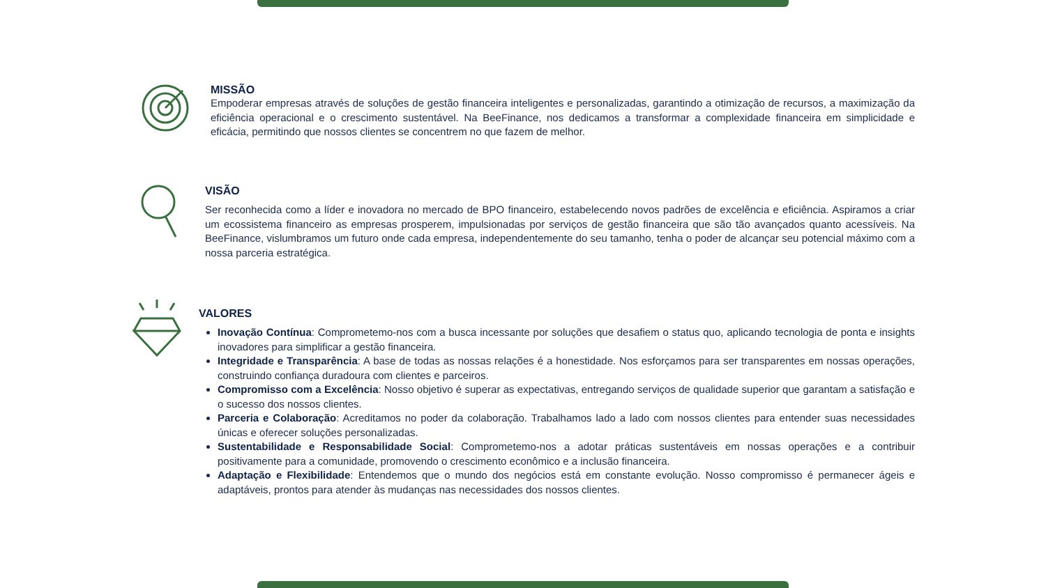MISSÃO
Empoderar empresas através de soluções de gestão financeira inteligentes e personalizadas, garantindo a otimização de recursos, a maximização da eficiência operacional e o crescimento sustentável. Na BeeFinance, nos dedicamos a transformar a complexidade financeira em simplicidade e eficácia, permitindo que nossos clientes se concentrem no que fazem de melhor.
VISÃO
Ser reconhecida como a líder e inovadora no mercado de BPO financeiro, estabelecendo novos padrões de excelência e eficiência. Aspiramos a criar um ecossistema financeiro as empresas prosperem, impulsionadas por serviços de gestão financeira que são tão avançados quanto acessíveis. Na BeeFinance, vislumbramos um futuro onde cada empresa, independentemente do seu tamanho, tenha o poder de alcançar seu potencial máximo com a nossa parceria estratégica.
VALORES
Inovação Contínua: Comprometemo-nos com a busca incessante por soluções que desafiem o status quo, aplicando tecnologia de ponta e insights inovadores para simplificar a gestão financeira.
Integridade e Transparência: A base de todas as nossas relações é a honestidade. Nos esforçamos para ser transparentes em nossas operações, construindo confiança duradoura com clientes e parceiros.
Compromisso com a Excelência: Nosso objetivo é superar as expectativas, entregando serviços de qualidade superior que garantam a satisfação e o sucesso dos nossos clientes.
Parceria e Colaboração: Acreditamos no poder da colaboração. Trabalhamos lado a lado com nossos clientes para entender suas necessidades únicas e oferecer soluções personalizadas.
Sustentabilidade e Responsabilidade Social: Comprometemo-nos a adotar práticas sustentáveis em nossas operações e a contribuir positivamente para a comunidade, promovendo o crescimento econômico e a inclusão financeira.
Adaptação e Flexibilidade: Entendemos que o mundo dos negócios está em constante evolução. Nosso compromisso é permanecer ágeis e adaptáveis, prontos para atender às mudanças nas necessidades dos nossos clientes.